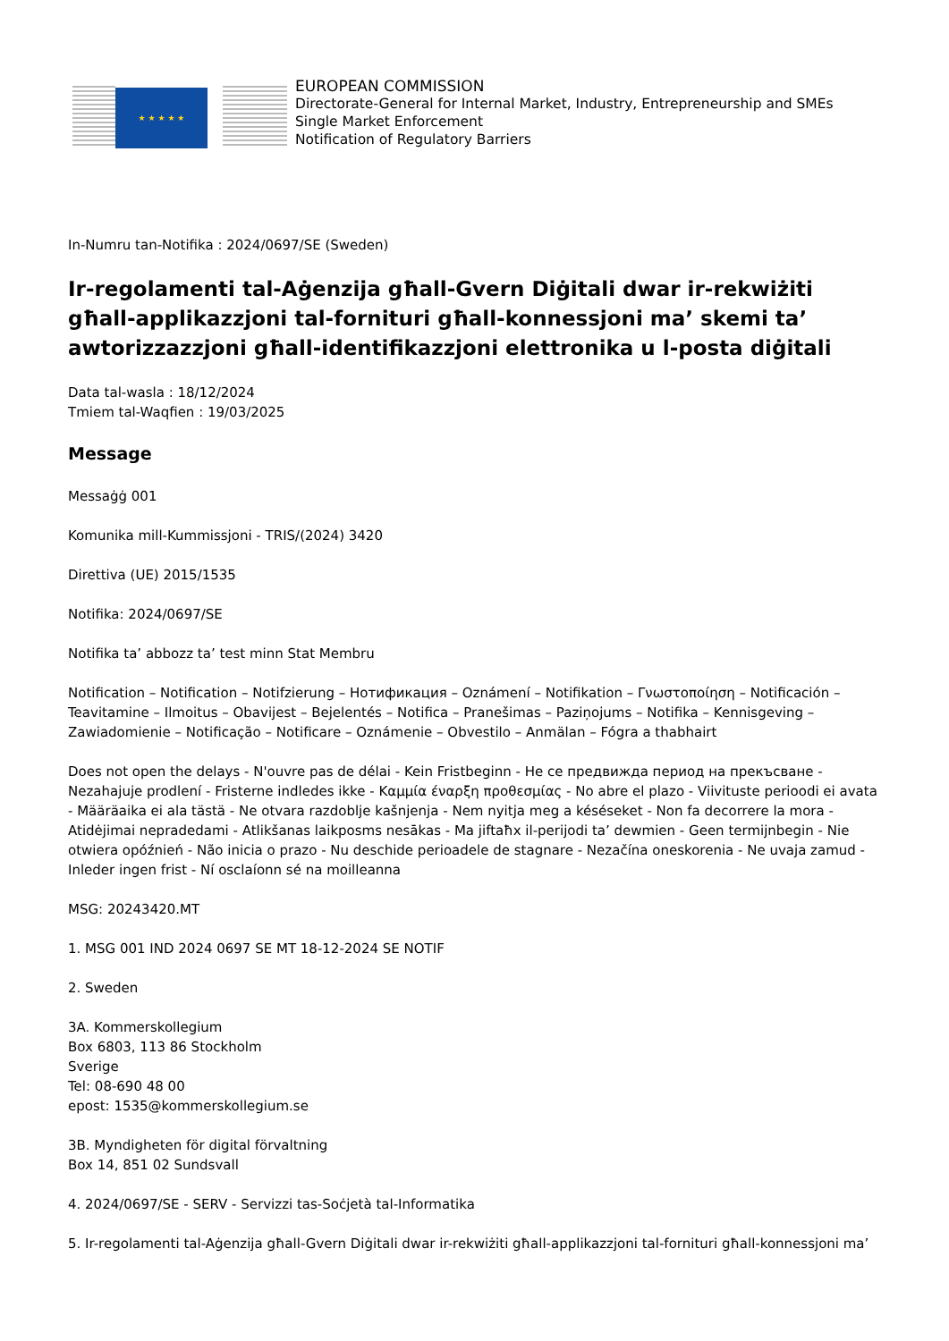★ ★ ★ ★ ★
EUROPEAN COMMISSION
Directorate-General for Internal Market, Industry, Entrepreneurship and SMEs
Single Market Enforcement
Notification of Regulatory Barriers
In-Numru tan-Notifika : 2024/0697/SE (Sweden)
Ir-regolamenti tal-Aġenzija għall-Gvern Diġitali dwar ir-rekwiżiti għall-applikazzjoni tal-fornituri għall-konnessjoni ma’ skemi ta’ awtorizzazzjoni għall-identifikazzjoni elettronika u l-posta diġitali
Data tal-wasla : 18/12/2024
Tmiem tal-Waqfien : 19/03/2025
Message
Messaġġ 001
Komunika mill-Kummissjoni - TRIS/(2024) 3420
Direttiva (UE) 2015/1535
Notifika: 2024/0697/SE
Notifika ta’ abbozz ta’ test minn Stat Membru
Notification – Notification – Notifzierung – Нотификация – Oznámení – Notifikation – Γνωστοποίηση – Notificación – Teavitamine – Ilmoitus – Obavijest – Bejelentés – Notifica – Pranešimas – Paziņojums – Notifika – Kennisgeving – Zawiadomienie – Notificação – Notificare – Oznámenie – Obvestilo – Anmälan – Fógra a thabhairt
Does not open the delays - N'ouvre pas de délai - Kein Fristbeginn - Не се предвижда период на прекъсване - Nezahajuje prodlení - Fristerne indledes ikke - Καμμία έναρξη προθεσμίας - No abre el plazo - Viivituste perioodi ei avata - Määräaika ei ala tästä - Ne otvara razdoblje kašnjenja - Nem nyitja meg a késéseket - Non fa decorrere la mora - Atidėjimai nepradedami - Atlikšanas laikposms nesākas - Ma jiftaħx il-perijodi ta’ dewmien - Geen termijnbegin - Nie otwiera opóźnień - Não inicia o prazo - Nu deschide perioadele de stagnare - Nezačína oneskorenia - Ne uvaja zamud - Inleder ingen frist - Ní osclaíonn sé na moilleanna
MSG: 20243420.MT
1. MSG 001 IND 2024 0697 SE MT 18-12-2024 SE NOTIF
2. Sweden
3A. Kommerskollegium
Box 6803, 113 86 Stockholm
Sverige
Tel: 08-690 48 00
epost: 1535@kommerskollegium.se
3B. Myndigheten för digital förvaltning
Box 14, 851 02 Sundsvall
4. 2024/0697/SE - SERV - Servizzi tas-Soċjetà tal-Informatika
5. Ir-regolamenti tal-Aġenzija għall-Gvern Diġitali dwar ir-rekwiżiti għall-applikazzjoni tal-fornituri għall-konnessjoni ma’